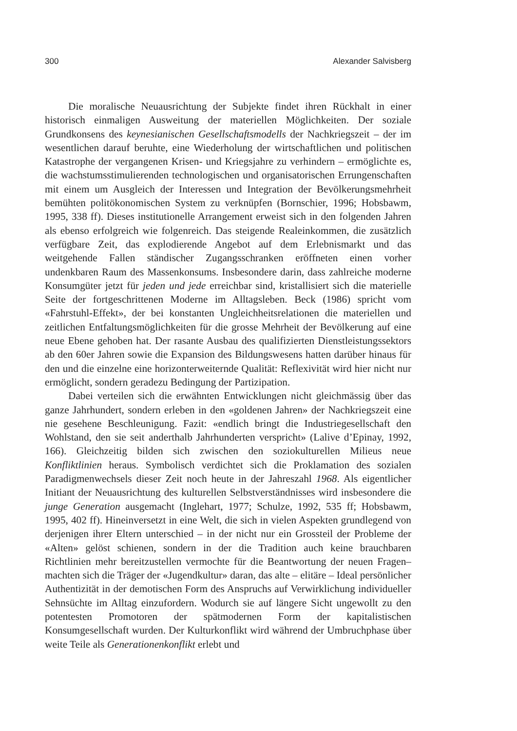300 Alexander Salvisberg
Die moralische Neuausrichtung der Subjekte findet ihren Rückhalt in einer historisch einmaligen Ausweitung der materiellen Möglichkeiten. Der soziale Grundkonsens des keynesianischen Gesellschaftsmodells der Nachkriegszeit – der im wesentlichen darauf beruhte, eine Wiederholung der wirtschaftlichen und politischen Katastrophe der vergangenen Krisen- und Kriegsjahre zu verhindern – ermöglichte es, die wachstumsstimulierenden technologischen und organisatorischen Errungenschaften mit einem um Ausgleich der Interessen und Integration der Bevölkerungsmehrheit bemühten politökonomischen System zu verknüpfen (Bornschier, 1996; Hobsbawm, 1995, 338 ff). Dieses institutionelle Arrangement erweist sich in den folgenden Jahren als ebenso erfolgreich wie folgenreich. Das steigende Realeinkommen, die zusätzlich verfügbare Zeit, das explodierende Angebot auf dem Erlebnismarkt und das weitgehende Fallen ständischer Zugangsschranken eröffneten einen vorher undenkbaren Raum des Massenkonsums. Insbesondere darin, dass zahlreiche moderne Konsumgüter jetzt für jeden und jede erreichbar sind, kristallisiert sich die materielle Seite der fortgeschrittenen Moderne im Alltagsleben. Beck (1986) spricht vom «Fahrstuhl-Effekt», der bei konstanten Ungleichheitsrelationen die materiellen und zeitlichen Entfaltungsmöglichkeiten für die grosse Mehrheit der Bevölkerung auf eine neue Ebene gehoben hat. Der rasante Ausbau des qualifizierten Dienstleistungssektors ab den 60er Jahren sowie die Expansion des Bildungswesens hatten darüber hinaus für den und die einzelne eine horizonterweiternde Qualität: Reflexivität wird hier nicht nur ermöglicht, sondern geradezu Bedingung der Partizipation.
Dabei verteilen sich die erwähnten Entwicklungen nicht gleichmässig über das ganze Jahrhundert, sondern erleben in den «goldenen Jahren» der Nachkriegszeit eine nie gesehene Beschleunigung. Fazit: «endlich bringt die Industriegesellschaft den Wohlstand, den sie seit anderthalb Jahrhunderten verspricht» (Lalive d’Epinay, 1992, 166). Gleichzeitig bilden sich zwischen den soziokulturellen Milieus neue Konfliktlinien heraus. Symbolisch verdichtet sich die Proklamation des sozialen Paradigmenwechsels dieser Zeit noch heute in der Jahreszahl 1968. Als eigentlicher Initiant der Neuausrichtung des kulturellen Selbstverständnisses wird insbesondere die junge Generation ausgemacht (Inglehart, 1977; Schulze, 1992, 535 ff; Hobsbawm, 1995, 402 ff). Hineinversetzt in eine Welt, die sich in vielen Aspekten grundlegend von derjenigen ihrer Eltern unterschied – in der nicht nur ein Grossteil der Probleme der «Alten» gelöst schienen, sondern in der die Tradition auch keine brauchbaren Richtlinien mehr bereitzustellen vermochte für die Beantwortung der neuen Fragen– machten sich die Träger der «Jugendkultur» daran, das alte – elitäre – Ideal persönlicher Authentizität in der demotischen Form des Anspruchs auf Verwirklichung individueller Sehnsüchte im Alltag einzufordern. Wodurch sie auf längere Sicht ungewollt zu den potentesten Promotoren der spätmodernen Form der kapitalistischen Konsumgesellschaft wurden. Der Kulturkonflikt wird während der Umbruchphase über weite Teile als Generationenkonflikt erlebt und